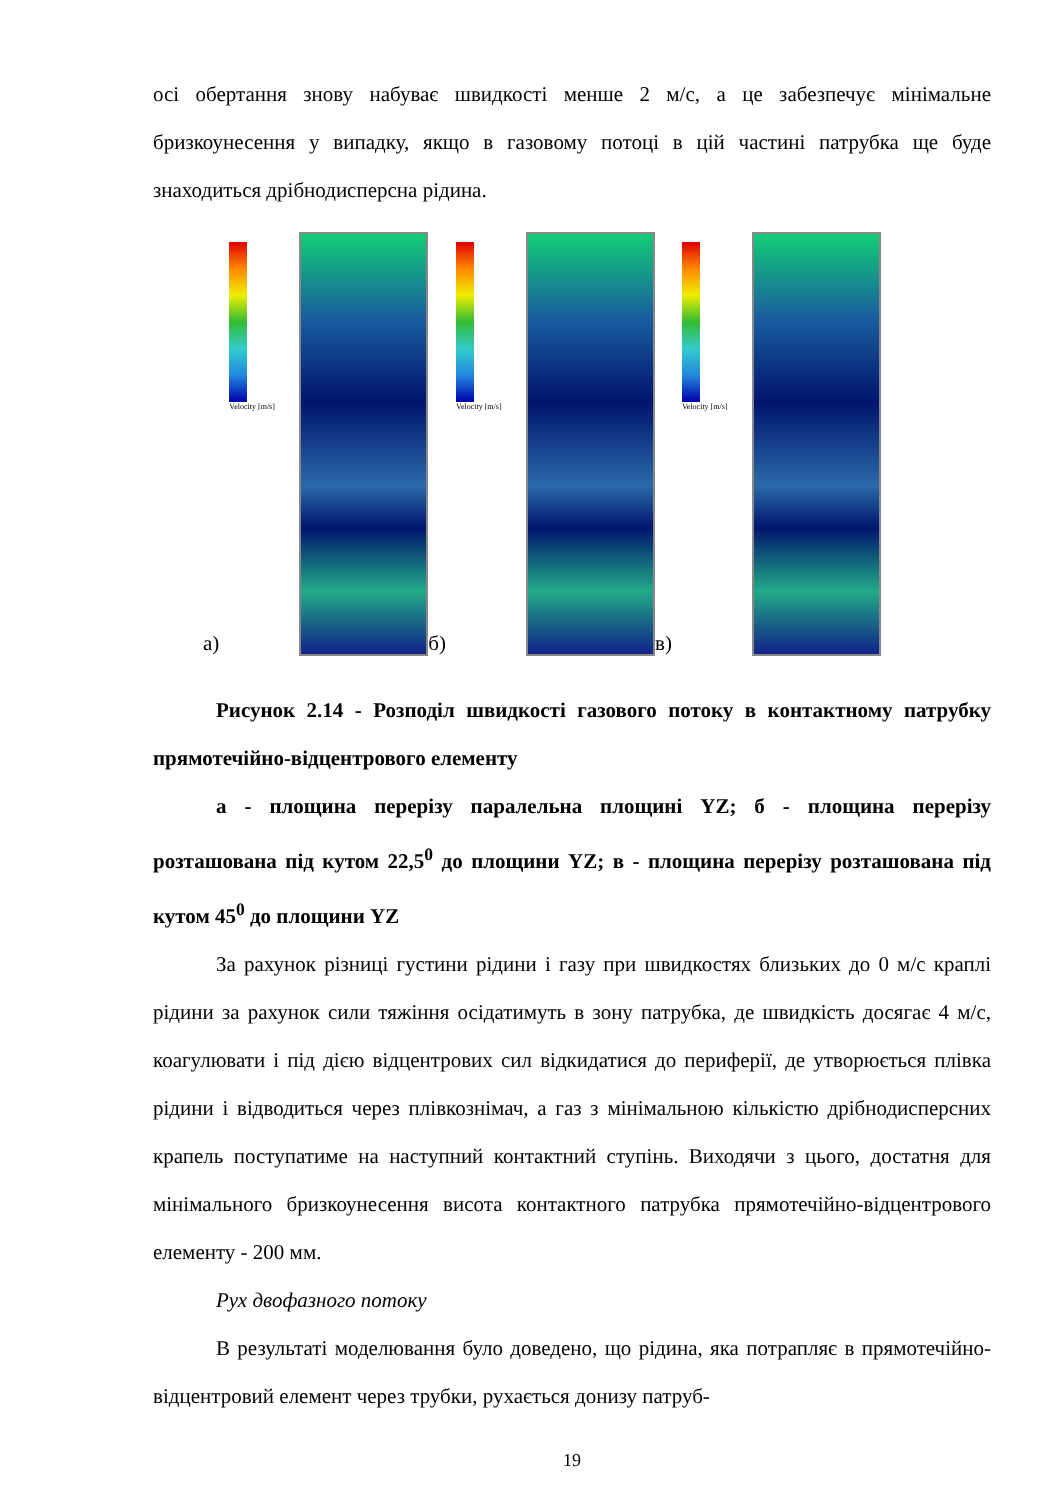осі обертання знову набуває швидкості менше 2 м/с, а це забезпечує мінімальне бризкоунесення у випадку, якщо в газовому потоці в цій частині патрубка ще буде знаходиться дрібнодисперсна рідина.
а)
Velocity [m/s]
б)
Velocity [m/s]
в)
Velocity [m/s]
Рисунок 2.14 - Розподіл швидкості газового потоку в контактному патрубку прямотечійно-відцентрового елементу
а - площина перерізу паралельна площині YZ; б - площина перерізу розташована під кутом 22,5<sup>0</sup> до площини YZ; в - площина перерізу розташована під кутом 45<sup>0</sup> до площини YZ
За рахунок різниці густини рідини і газу при швидкостях близьких до 0 м/с краплі рідини за рахунок сили тяжіння осідатимуть в зону патрубка, де швидкість досягає 4 м/с, коагулювати і під дією відцентрових сил відкидатися до периферії, де утворюється плівка рідини і відводиться через плівкознімач, а газ з мінімальною кількістю дрібнодисперсних крапель поступатиме на наступний контактний ступінь. Виходячи з цього, достатня для мінімального бризкоунесення висота контактного патрубка прямотечійно-відцентрового елементу - 200 мм.
Рух двофазного потоку
В результаті моделювання було доведено, що рідина, яка потрапляє в прямотечійно-відцентровий елемент через трубки, рухається донизу патруб-
19